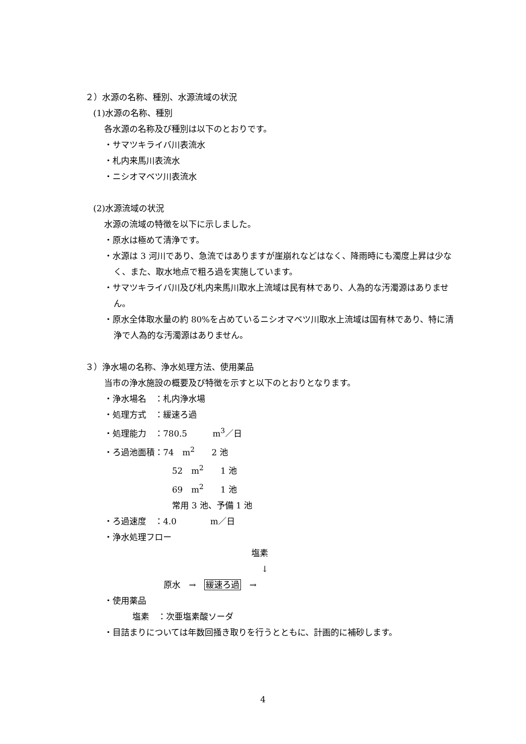２）水源の名称、種別、水源流域の状況
(1)水源の名称、種別
各水源の名称及び種別は以下のとおりです。
・サマツキライバ川表流水
・札内来馬川表流水
・ニシオマベツ川表流水
(2)水源流域の状況
水源の流域の特徴を以下に示しました。
・原水は極めて清浄です。
・水源は 3 河川であり、急流ではありますが崖崩れなどはなく、降雨時にも濁度上昇は少なく、また、取水地点で粗ろ過を実施しています。
・サマツキライバ川及び札内来馬川取水上流域は民有林であり、人為的な汚濁源はありません。
・原水全体取水量の約 80%を占めているニシオマベツ川取水上流域は国有林であり、特に清浄で人為的な汚濁源はありません。
３）浄水場の名称、浄水処理方法、使用薬品
当市の浄水施設の概要及び特徴を示すと以下のとおりとなります。
・浄水場名　：札内浄水場
・処理方式　：緩速ろ過
・処理能力　：780.5　　　m<sup>3</sup>／日
・ろ過池面積：74　m<sup>2</sup>　　2 池
52　m<sup>2</sup>　　1 池
69　m<sup>2</sup>　　1 池
常用 3 池、予備 1 池
・ろ過速度　：4.0　　　　m／日
・浄水処理フロー
塩素
↓
原水　→　緩速ろ過　→
・使用薬品
塩素　：次亜塩素酸ソーダ
・目詰まりについては年数回掻き取りを行うとともに、計画的に補砂します。
4